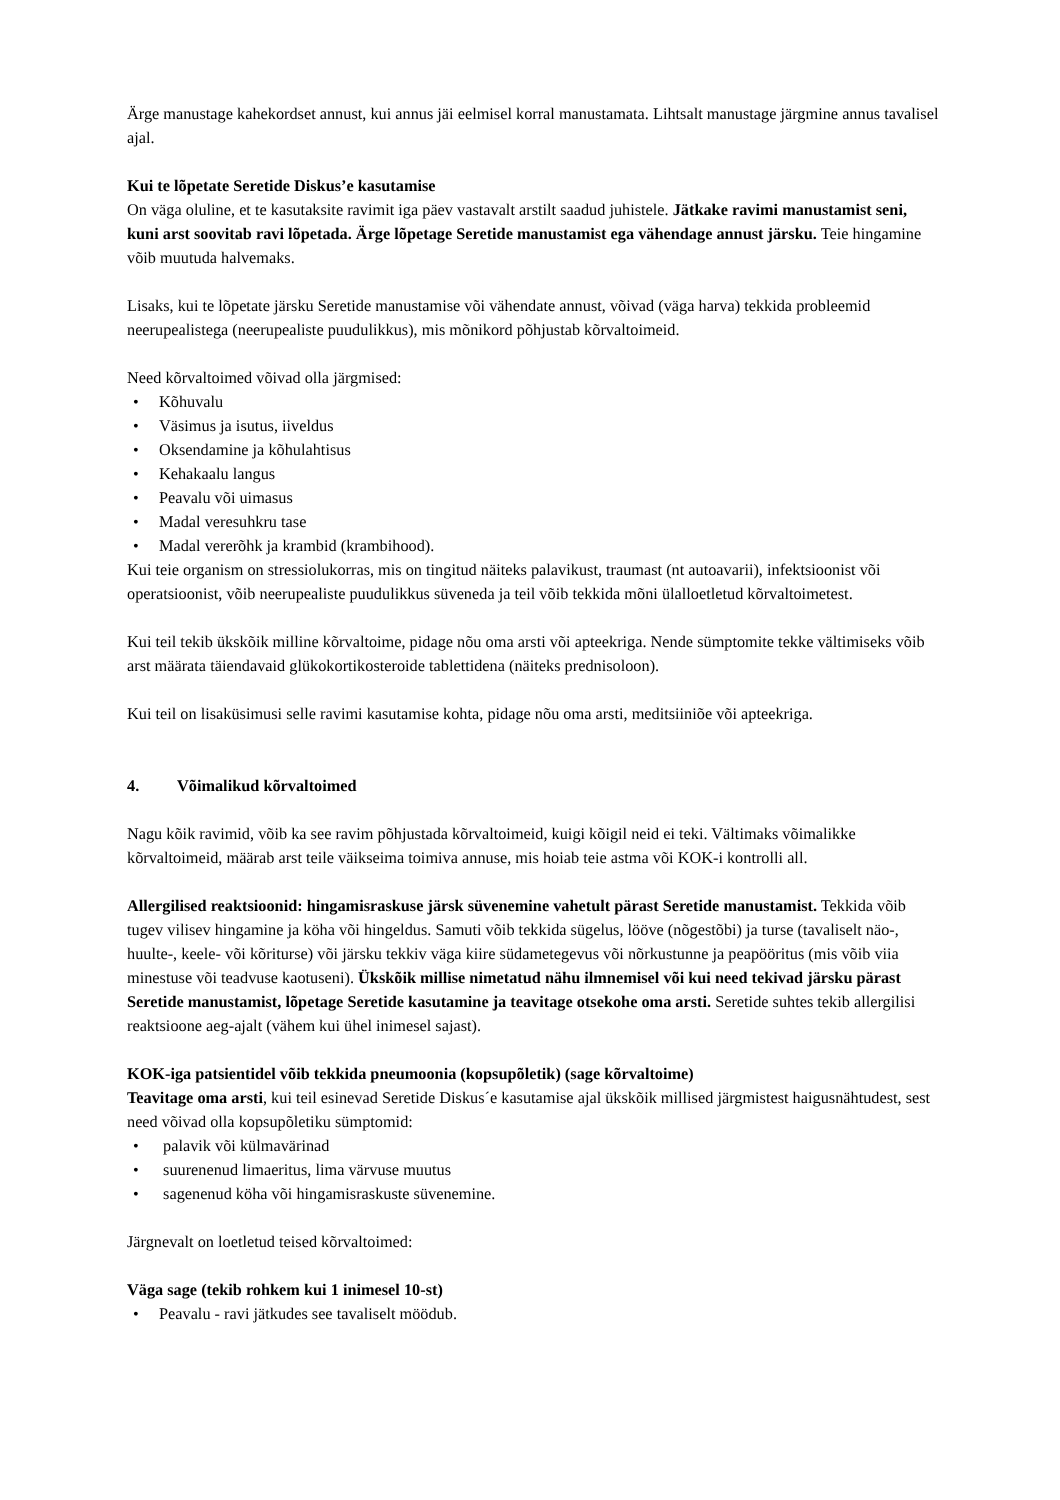Ärge manustage kahekordset annust, kui annus jäi eelmisel korral manustamata. Lihtsalt manustage järgmine annus tavalisel ajal.
Kui te lõpetate Seretide Diskus’e kasutamise
On väga oluline, et te kasutaksite ravimit iga päev vastavalt arstilt saadud juhistele. Jätkake ravimi manustamist seni, kuni arst soovitab ravi lõpetada. Ärge lõpetage Seretide manustamist ega vähendage annust järsku. Teie hingamine võib muutuda halvemaks.
Lisaks, kui te lõpetate järsku Seretide manustamise või vähendate annust, võivad (väga harva) tekkida probleemid neerupealistega (neerupealiste puudulikkus), mis mõnikord põhjustab kõrvaltoimeid.
Need kõrvaltoimed võivad olla järgmised:
• Kõhuvalu
• Väsimus ja isutus, iiveldus
• Oksendamine ja kõhulahtisus
• Kehakaalu langus
• Peavalu või uimasus
• Madal veresuhkru tase
• Madal vererõhk ja krambid (krambihood).
Kui teie organism on stressiolukorras, mis on tingitud näiteks palavikust, traumast (nt autoavarii), infektsioonist või operatsioonist, võib neerupealiste puudulikkus süveneda ja teil võib tekkida mõni ülalloetletud kõrvaltoimetest.
Kui teil tekib ükskõik milline kõrvaltoime, pidage nõu oma arsti või apteekriga. Nende sümptomite tekke vältimiseks võib arst määrata täiendavaid glükokortikosteroide tablettidena (näiteks prednisoloon).
Kui teil on lisaküsimusi selle ravimi kasutamise kohta, pidage nõu oma arsti, meditsiiniõe või apteekriga.
4. Võimalikud kõrvaltoimed
Nagu kõik ravimid, võib ka see ravim põhjustada kõrvaltoimeid, kuigi kõigil neid ei teki. Vältimaks võimalikke kõrvaltoimeid, määrab arst teile väikseima toimiva annuse, mis hoiab teie astma või KOK-i kontrolli all.
Allergilised reaktsioonid: hingamisraskuse järsk süvenemine vahetult pärast Seretide manustamist. Tekkida võib tugev vilisev hingamine ja köha või hingeldus. Samuti võib tekkida sügelus, lööve (nõgestõbi) ja turse (tavaliselt näo-, huulte-, keele- või kõriturse) või järsku tekkiv väga kiire südametegevus või nõrkustunne ja peapööritus (mis võib viia minestuse või teadvuse kaotuseni). Ükskõik millise nimetatud nähu ilmnemisel või kui need tekivad järsku pärast Seretide manustamist, lõpetage Seretide kasutamine ja teavitage otsekohe oma arsti. Seretide suhtes tekib allergilisi reaktsioone aeg-ajalt (vähem kui ühel inimesel sajast).
KOK-iga patsientidel võib tekkida pneumoonia (kopsupõletik) (sage kõrvaltoime)
Teavitage oma arsti, kui teil esinevad Seretide Diskus´e kasutamise ajal ükskõik millised järgmistest haigusnähtudest, sest need võivad olla kopsupõletiku sümptomid:
• palavik või külmavärinad
• suurenenud limaeritus, lima värvuse muutus
• sagenenud köha või hingamisraskuste süvenemine.
Järgnevalt on loetletud teised kõrvaltoimed:
Väga sage (tekib rohkem kui 1 inimesel 10-st)
• Peavalu - ravi jätkudes see tavaliselt möödub.